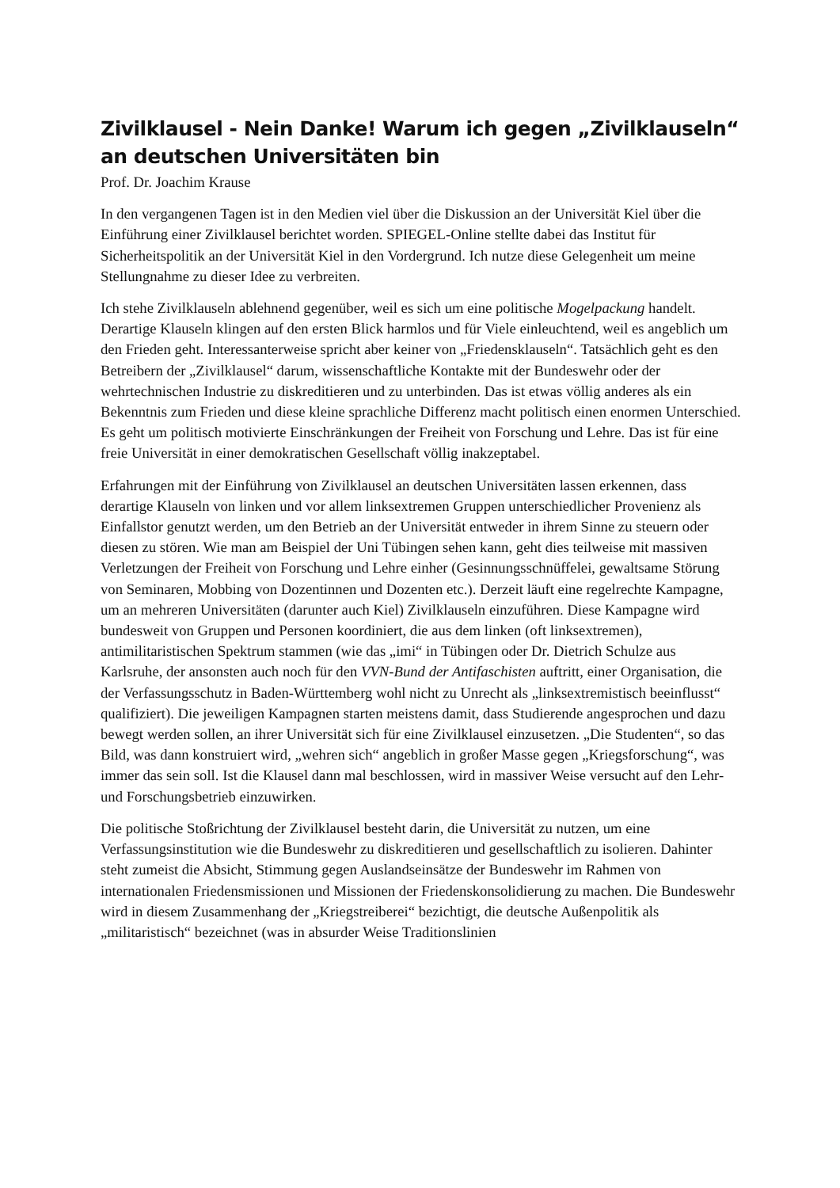Zivilklausel - Nein Danke! Warum ich gegen „Zivilklauseln“ an deutschen Universitäten bin
Prof. Dr. Joachim Krause
In den vergangenen Tagen ist in den Medien viel über die Diskussion an der Universität Kiel über die Einführung einer Zivilklausel berichtet worden. SPIEGEL-Online stellte dabei das Institut für Sicherheitspolitik an der Universität Kiel in den Vordergrund. Ich nutze diese Gelegenheit um meine Stellungnahme zu dieser Idee zu verbreiten.
Ich stehe Zivilklauseln ablehnend gegenüber, weil es sich um eine politische Mogelpackung handelt. Derartige Klauseln klingen auf den ersten Blick harmlos und für Viele einleuchtend, weil es angeblich um den Frieden geht. Interessanterweise spricht aber keiner von „Friedensklauseln“. Tatsächlich geht es den Betreibern der „Zivilklausel“ darum, wissenschaftliche Kontakte mit der Bundeswehr oder der wehrtechnischen Industrie zu diskreditieren und zu unterbinden. Das ist etwas völlig anderes als ein Bekenntnis zum Frieden und diese kleine sprachliche Differenz macht politisch einen enormen Unterschied. Es geht um politisch motivierte Einschränkungen der Freiheit von Forschung und Lehre. Das ist für eine freie Universität in einer demokratischen Gesellschaft völlig inakzeptabel.
Erfahrungen mit der Einführung von Zivilklausel an deutschen Universitäten lassen erkennen, dass derartige Klauseln von linken und vor allem linksextremen Gruppen unterschiedlicher Provenienz als Einfallstor genutzt werden, um den Betrieb an der Universität entweder in ihrem Sinne zu steuern oder diesen zu stören. Wie man am Beispiel der Uni Tübingen sehen kann, geht dies teilweise mit massiven Verletzungen der Freiheit von Forschung und Lehre einher (Gesinnungsschnüffelei, gewaltsame Störung von Seminaren, Mobbing von Dozentinnen und Dozenten etc.). Derzeit läuft eine regelrechte Kampagne, um an mehreren Universitäten (darunter auch Kiel) Zivilklauseln einzuführen. Diese Kampagne wird bundesweit von Gruppen und Personen koordiniert, die aus dem linken (oft linksextremen), antimilitaristischen Spektrum stammen (wie das „imi“ in Tübingen oder Dr. Dietrich Schulze aus Karlsruhe, der ansonsten auch noch für den VVN-Bund der Antifaschisten auftritt, einer Organisation, die der Verfassungsschutz in Baden-Württemberg wohl nicht zu Unrecht als „linksextremistisch beeinflusst“ qualifiziert). Die jeweiligen Kampagnen starten meistens damit, dass Studierende angesprochen und dazu bewegt werden sollen, an ihrer Universität sich für eine Zivilklausel einzusetzen. „Die Studenten“, so das Bild, was dann konstruiert wird, „wehren sich“ angeblich in großer Masse gegen „Kriegsforschung“, was immer das sein soll. Ist die Klausel dann mal beschlossen, wird in massiver Weise versucht auf den Lehr- und Forschungsbetrieb einzuwirken.
Die politische Stoßrichtung der Zivilklausel besteht darin, die Universität zu nutzen, um eine Verfassungsinstitution wie die Bundeswehr zu diskreditieren und gesellschaftlich zu isolieren. Dahinter steht zumeist die Absicht, Stimmung gegen Auslandseinsätze der Bundeswehr im Rahmen von internationalen Friedensmissionen und Missionen der Friedenskonsolidierung zu machen. Die Bundeswehr wird in diesem Zusammenhang der „Kriegstreiberei“ bezichtigt, die deutsche Außenpolitik als „militaristisch“ bezeichnet (was in absurder Weise Traditionslinien